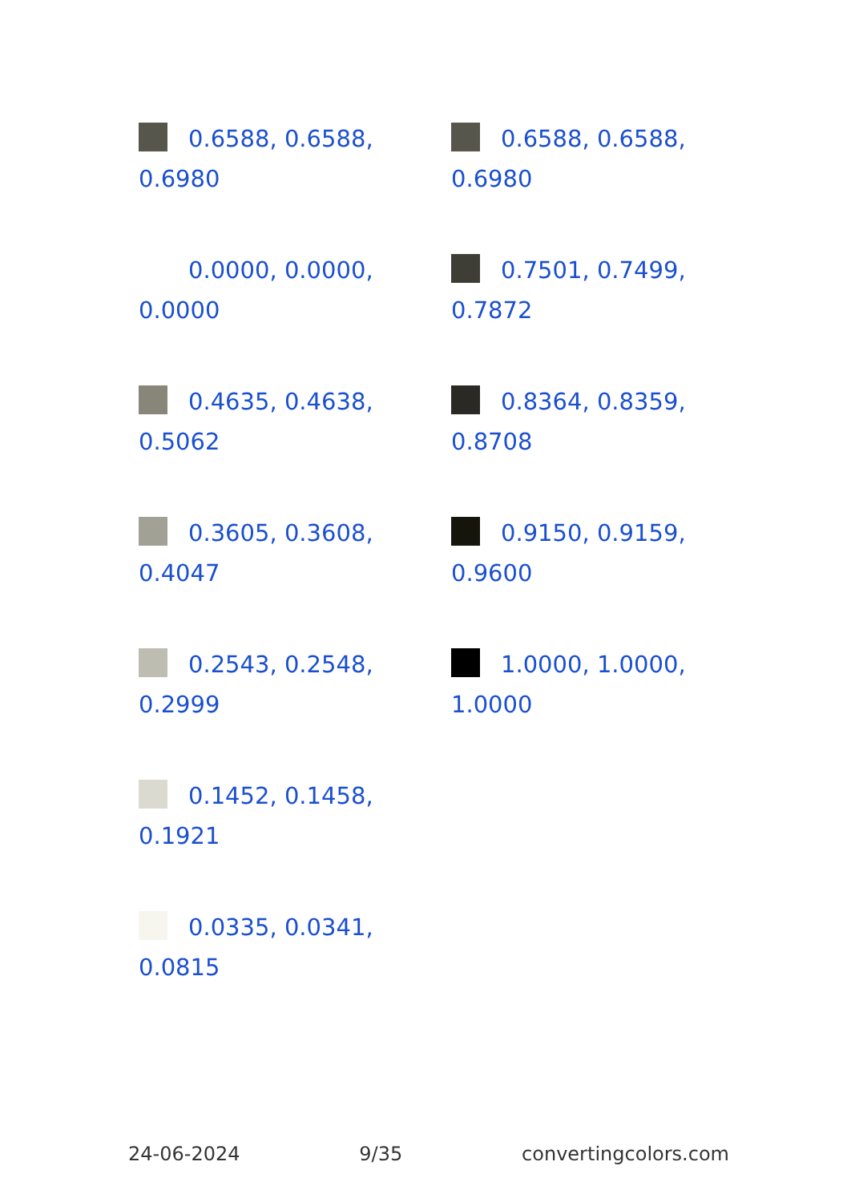0.6588, 0.6588,
0.6980
0.6588, 0.6588,
0.6980
0.0000, 0.0000,
0.0000
0.7501, 0.7499,
0.7872
0.4635, 0.4638,
0.5062
0.8364, 0.8359,
0.8708
0.3605, 0.3608,
0.4047
0.9150, 0.9159,
0.9600
0.2543, 0.2548,
0.2999
1.0000, 1.0000,
1.0000
0.1452, 0.1458,
0.1921
0.0335, 0.0341,
0.0815
24-06-2024 9/35 convertingcolors.com